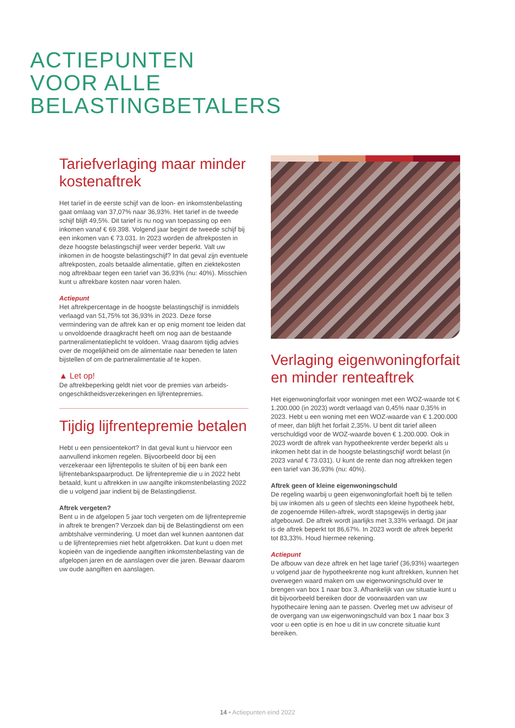ACTIEPUNTEN
VOOR ALLE
BELASTINGBETALERS
Tariefverlaging maar minder kostenaftrek
Het tarief in de eerste schijf van de loon- en inkomsten­belasting gaat omlaag van 37,07% naar 36,93%. Het tarief in de tweede schijf blijft 49,5%. Dit tarief is nu nog van toepassing op een inkomen vanaf € 69.398. Volgend jaar begint de tweede schijf bij een inkomen van € 73.031. In 2023 worden de aftrekposten in deze hoogste belasting­schijf weer verder beperkt. Valt uw inkomen in de hoogste belastingschijf? In dat geval zijn eventuele aftrekposten, zoals betaalde alimentatie, giften en ziektekosten nog aftrekbaar tegen een tarief van 36,93% (nu: 40%). Misschien kunt u aftrekbare kosten naar voren halen.
Actiepunt
Het aftrekpercentage in de hoogste belastingschijf is inmiddels verlaagd van 51,75% tot 36,93% in 2023. Deze forse vermindering van de aftrek kan er op enig moment toe leiden dat u onvoldoende draagkracht heeft om nog aan de bestaande partneralimentatieplicht te voldoen. Vraag daarom tijdig advies over de mogelijkheid om de alimentatie naar beneden te laten bijstellen of om de partneralimentatie af te kopen.
▲ Let op!
De aftrekbeperking geldt niet voor de premies van arbeids­ongeschiktheidsverzekeringen en lijfrentepremies.
Tijdig lijfrentepremie betalen
Hebt u een pensioentekort? In dat geval kunt u hiervoor een aanvullend inkomen regelen. Bijvoorbeeld door bij een verzekeraar een lijfrentepolis te sluiten of bij een bank een lijfrentebankspaarproduct. De lijfrentepremie die u in 2022 hebt betaald, kunt u aftrekken in uw aangifte inkomstenbelasting 2022 die u volgend jaar indient bij de Belastingdienst.
Aftrek vergeten?
Bent u in de afgelopen 5 jaar toch vergeten om de lijfrentepremie in aftrek te brengen? Verzoek dan bij de Belastingdienst om een ambtshalve vermindering. U moet dan wel kunnen aantonen dat u de lijfrentepremies niet hebt afgetrokken. Dat kunt u doen met kopieën van de ingediende aangiften inkomstenbelasting van de afgelopen jaren en de aanslagen over die jaren. Bewaar daarom uw oude aangiften en aanslagen.
Verlaging eigenwoning­forfait en minder renteaftrek
Het eigenwoningforfait voor woningen met een WOZ-waarde tot € 1.200.000 (in 2023) wordt verlaagd van 0,45% naar 0,35% in 2023. Hebt u een woning met een WOZ-waarde van € 1.200.000 of meer, dan blijft het forfait 2,35%. U bent dit tarief alleen verschuldigd voor de WOZ-waarde boven € 1.200.000. Ook in 2023 wordt de aftrek van hypotheekrente verder beperkt als u inkomen hebt dat in de hoogste belastingschijf wordt belast (in 2023 vanaf € 73.031). U kunt de rente dan nog aftrekken tegen een tarief van 36,93% (nu: 40%).
Aftrek geen of kleine eigenwoningschuld
De regeling waarbij u geen eigenwoningforfait hoeft bij te tellen bij uw inkomen als u geen of slechts een kleine hypotheek hebt, de zogenoemde Hillen-aftrek, wordt stapsgewijs in dertig jaar afgebouwd. De aftrek wordt jaarlijks met 3,33% verlaagd. Dit jaar is de aftrek beperkt tot 86,67%. In 2023 wordt de aftrek beperkt tot 83,33%. Houd hiermee rekening.
Actiepunt
De afbouw van deze aftrek en het lage tarief (36,93%) waartegen u volgend jaar de hypotheekrente nog kunt aftrekken, kunnen het overwegen waard maken om uw eigenwoningschuld over te brengen van box 1 naar box 3. Afhankelijk van uw situatie kunt u dit bijvoorbeeld bereiken door de voorwaarden van uw hypothecaire lening aan te passen. Overleg met uw adviseur of de overgang van uw eigenwoningschuld van box 1 naar box 3 voor u een optie is en hoe u dit in uw concrete situatie kunt bereiken.
14 • Actiepunten eind 2022